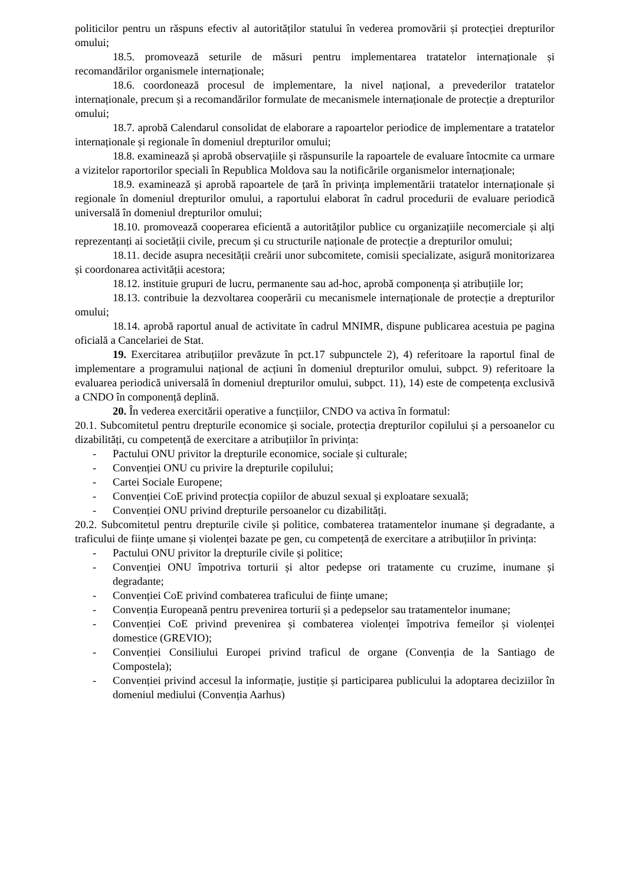politicilor pentru un răspuns efectiv al autorităților statului în vederea promovării și protecției drepturilor omului;
18.5. promovează seturile de măsuri pentru implementarea tratatelor internaționale și recomandărilor organismele internaționale;
18.6. coordonează procesul de implementare, la nivel național, a prevederilor tratatelor internaționale, precum și a recomandărilor formulate de mecanismele internaționale de protecție a drepturilor omului;
18.7. aprobă Calendarul consolidat de elaborare a rapoartelor periodice de implementare a tratatelor internaționale și regionale în domeniul drepturilor omului;
18.8. examinează și aprobă observațiile și răspunsurile la rapoartele de evaluare întocmite ca urmare a vizitelor raportorilor speciali în Republica Moldova sau la notificările organismelor internaționale;
18.9. examinează și aprobă rapoartele de țară în privința implementării tratatelor internaționale și regionale în domeniul drepturilor omului, a raportului elaborat în cadrul procedurii de evaluare periodică universală în domeniul drepturilor omului;
18.10. promovează cooperarea eficientă a autorităților publice cu organizațiile necomerciale și alți reprezentanți ai societății civile, precum și cu structurile naționale de protecție a drepturilor omului;
18.11. decide asupra necesității creării unor subcomitete, comisii specializate, asigură monitorizarea și coordonarea activității acestora;
18.12. instituie grupuri de lucru, permanente sau ad-hoc, aprobă componența și atribuțiile lor;
18.13. contribuie la dezvoltarea cooperării cu mecanismele internaționale de protecție a drepturilor omului;
18.14. aprobă raportul anual de activitate în cadrul MNIMR, dispune publicarea acestuia pe pagina oficială a Cancelariei de Stat.
19. Exercitarea atribuțiilor prevăzute în pct.17 subpunctele 2), 4) referitoare la raportul final de implementare a programului național de acțiuni în domeniul drepturilor omului, subpct. 9) referitoare la evaluarea periodică universală în domeniul drepturilor omului, subpct. 11), 14) este de competența exclusivă a CNDO în componență deplină.
20. În vederea exercitării operative a funcțiilor, CNDO va activa în formatul:
20.1. Subcomitetul pentru drepturile economice și sociale, protecția drepturilor copilului și a persoanelor cu dizabilități, cu competență de exercitare a atribuțiilor în privința:
- Pactului ONU privitor la drepturile economice, sociale și culturale;
- Convenției ONU cu privire la drepturile copilului;
- Cartei Sociale Europene;
- Convenției CoE privind protecția copiilor de abuzul sexual și exploatare sexuală;
- Convenției ONU privind drepturile persoanelor cu dizabilități.
20.2. Subcomitetul pentru drepturile civile și politice, combaterea tratamentelor inumane și degradante, a traficului de ființe umane și violenței bazate pe gen, cu competență de exercitare a atribuțiilor în privința:
- Pactului ONU privitor la drepturile civile și politice;
- Convenției ONU împotriva torturii și altor pedepse ori tratamente cu cruzime, inumane și degradante;
- Convenției CoE privind combaterea traficului de ființe umane;
- Convenția Europeană pentru prevenirea torturii și a pedepselor sau tratamentelor inumane;
- Convenției CoE privind prevenirea și combaterea violenței împotriva femeilor și violenței domestice (GREVIO);
- Convenției Consiliului Europei privind traficul de organe (Convenția de la Santiago de Compostela);
- Convenției privind accesul la informație, justiție și participarea publicului la adoptarea deciziilor în domeniul mediului (Convenția Aarhus)